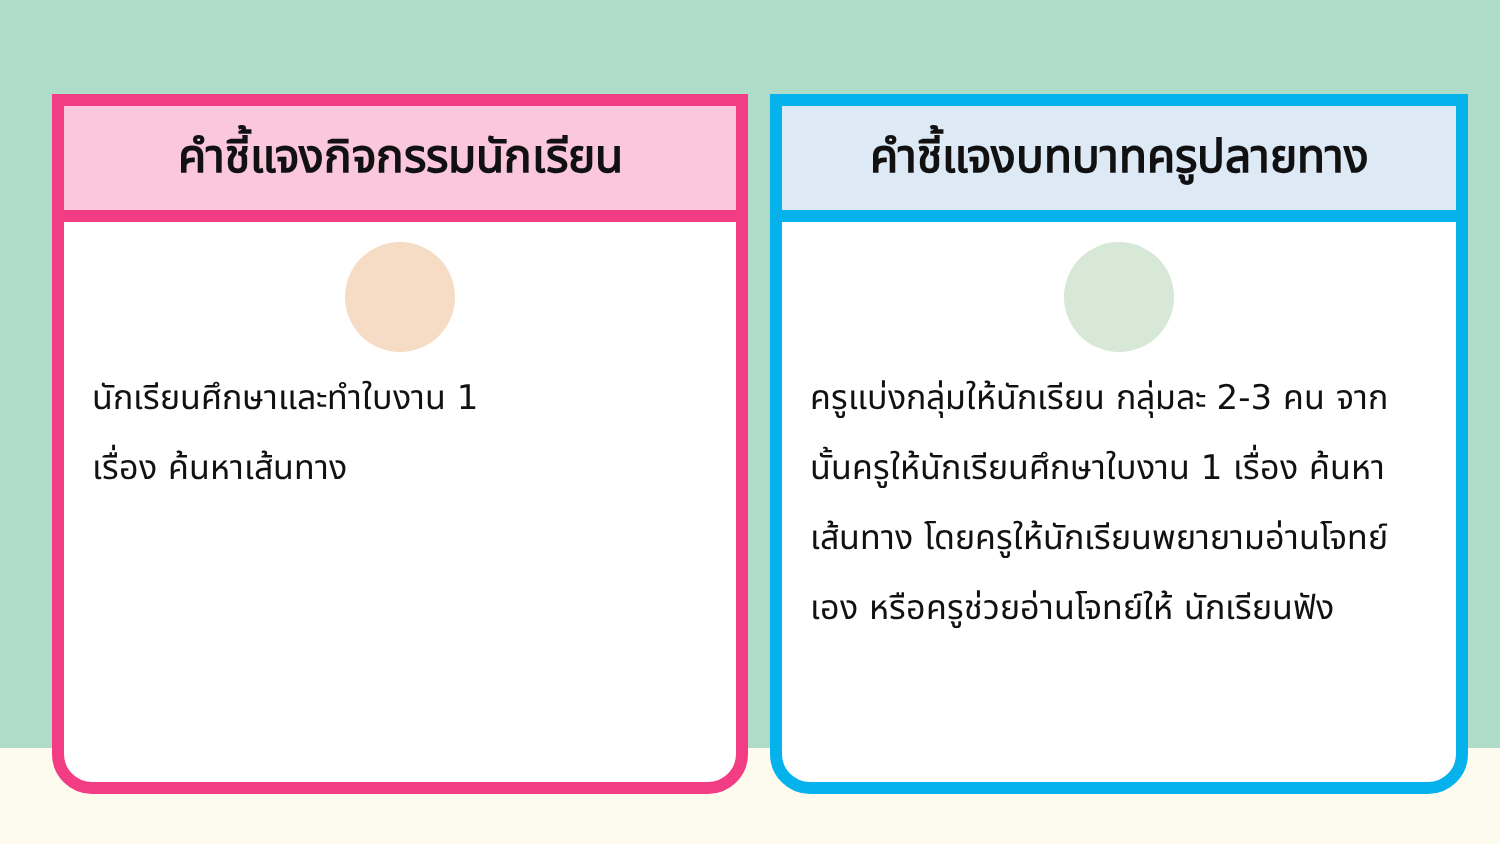คำชี้แจงกิจกรรมนักเรียน
นักเรียนศึกษาและทำใบงาน 1
เรื่อง ค้นหาเส้นทาง
คำชี้แจงบทบาทครูปลายทาง
ครูแบ่งกลุ่มให้นักเรียน กลุ่มละ 2-3 คน จากนั้นครูให้นักเรียนศึกษาใบงาน 1 เรื่อง ค้นหาเส้นทาง โดยครูให้นักเรียนพยายามอ่านโจทย์เอง หรือครูช่วยอ่านโจทย์ให้ นักเรียนฟัง